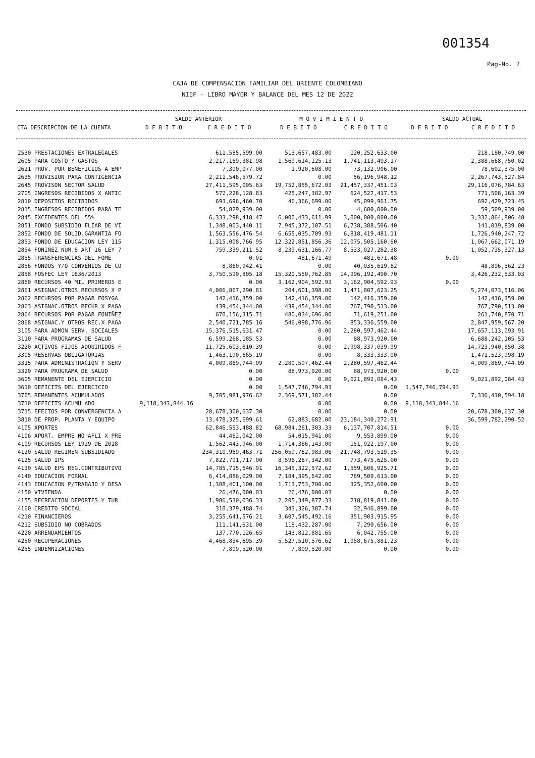001354
Pag-No. 2
CAJA DE COMPENSACION FAMILIAR DEL ORIENTE COLOMBIANO
NIIF - LIBRO MAYOR Y BALANCE DEL MES 12 DE 2022
| | SALDO ANTERIOR | | M O V I M I E N T O | | SALDO ACTUAL | |
| --- | --- | --- | --- | --- | --- | --- |
| CTA DESCRIPCION DE LA CUENTA | D E B I T O | C R E D I T O | D E B I T O | C R E D I T O | D E B I T O | C R E D I T O |
| 2530 PRESTACIONES EXTRALEGALES | | 611,585,599.00 | 513,657,483.00 | 120,252,633.00 | | 218,180,749.00 |
| 2605 PARA COSTO Y GASTOS | | 2,217,169,381.98 | 1,569,614,125.13 | 1,741,113,493.17 | | 2,388,668,750.02 |
| 2621 PROV. POR BENEFICIOS A EMP | | 7,390,077.00 | 1,920,608.00 | 73,132,906.00 | | 78,602,375.00 |
| 2635 PROVISION PARA CONTIGENCIA | | 2,211,546,579.72 | 0.00 | 56,196,948.12 | | 2,267,743,527.84 |
| 2645 PROVISON SECTOR SALUD | | 27,411,595,005.63 | 19,752,855,672.03 | 21,457,337,451.03 | | 29,116,076,784.63 |
| 2705 INGRESOS RECIBIDOS X ANTIC | | 572,228,128.83 | 425,247,382.97 | 624,527,417.53 | | 771,508,163.39 |
| 2810 DEPOSITOS RECIBIDOS | | 693,696,460.70 | 46,366,699.00 | 45,099,961.75 | | 692,429,723.45 |
| 2815 INGRESOS RECIBIDOS PARA TE | | 54,829,939.00 | 0.00 | 4,680,000.00 | | 59,509,939.00 |
| 2845 EXCEDENTES DEL 55% | | 6,333,298,418.47 | 6,000,433,611.99 | 3,000,000,000.00 | | 3,332,864,806.48 |
| 2851 FONDO SUBSIDIO FLIAR DE VI | | 1,348,003,440.11 | 7,945,372,107.51 | 6,738,388,506.40 | | 141,019,839.00 |
| 2852 FONDO DE SOLID.GARANTIA FO | | 1,563,556,476.54 | 6,655,035,709.93 | 6,818,419,481.11 | | 1,726,940,247.72 |
| 2853 FONDO DE EDUCACION LEY 115 | | 1,315,008,766.95 | 12,322,851,856.36 | 12,075,505,160.60 | | 1,067,662,071.19 |
| 2854 FONIÑEZ NUM.8 ART 16 LEY 7 | | 759,339,211.52 | 8,239,631,166.77 | 8,533,027,282.38 | | 1,052,735,327.13 |
| 2855 TRANSFERENCIAS DEL FOME | | 0.01 | 481,671.49 | 481,671.48 | 0.00 | |
| 2856 FONDOS Y/O CONVENIOS DE CO | | 8,860,942.41 | 0.00 | 40,035,619.82 | | 48,896,562.23 |
| 2858 FOSFEC LEY 1636/2013 | | 3,750,590,805.18 | 15,320,550,762.85 | 14,996,192,490.70 | | 3,426,232,533.03 |
| 2860 RECURSOS 40 MIL PRIMEROS E | | 0.00 | 3,162,904,592.93 | 3,162,904,592.93 | 0.00 | |
| 2861 ASIGNAC.OTROS RECURSOS X P | | 4,006,867,290.81 | 204,601,398.00 | 1,471,807,623.25 | | 5,274,073,516.06 |
| 2862 RECURSOS POR PAGAR FOSYGA | | 142,416,359.00 | 142,416,359.00 | 142,416,359.00 | | 142,416,359.00 |
| 2863 ASIGNAC.OTROS RECUR X PAGA | | 439,454,344.00 | 439,454,344.00 | 767,790,513.00 | | 767,790,513.00 |
| 2864 RECURSOS POR PAGAR FONIÑEZ | | 670,156,315.71 | 480,034,696.00 | 71,619,251.00 | | 261,740,870.71 |
| 2868 ASIGNAC.Y OTROS REC.X PAGA | | 2,540,721,785.16 | 546,098,776.96 | 853,336,559.00 | | 2,847,959,567.20 |
| 3105 PARA ADMON SERV. SOCIALES | | 15,376,515,631.47 | 0.00 | 2,280,597,462.44 | | 17,657,113,093.91 |
| 3110 PARA PROGRAMAS DE SALUD | | 6,599,268,185.53 | 0.00 | 88,973,920.00 | | 6,688,242,105.53 |
| 3220 ACTIVOS FIJOS ADQUIRIDOS F | | 11,725,603,810.39 | 0.00 | 2,998,337,039.99 | | 14,723,940,850.38 |
| 3305 RESERVAS OBLIGATORIAS | | 1,463,190,665.19 | 0.00 | 8,333,333.00 | | 1,471,523,998.19 |
| 3315 PARA ADMINISTRACION Y SERV | | 4,009,869,744.09 | 2,280,597,462.44 | 2,280,597,462.44 | | 4,009,869,744.09 |
| 3320 PARA PROGRAMA DE SALUD | | 0.00 | 88,973,920.00 | 88,973,920.00 | 0.00 | |
| 3605 REMANENTE DEL EJERCICIO | | 0.00 | 0.00 | 9,021,892,084.43 | | 9,021,892,084.43 |
| 3610 DEFICITS DEL EJERCICIO | | 0.00 | 1,547,746,794.93 | 0.00 | 1,547,746,794.93 | |
| 3705 REMANENTES ACUMULADOS | | 9,705,981,976.62 | 2,369,571,382.44 | 0.00 | | 7,336,410,594.18 |
| 3710 DEFICITS ACUMULADO | 9,118,343,844.16 | | 0.00 | 0.00 | 9,118,343,844.16 | |
| 3715 EFECTOS POR CONVERGENCIA A | | 20,678,300,637.30 | 0.00 | 0.00 | | 20,678,300,637.30 |
| 3810 DE PROP. PLANTA Y EQUIPO | | 13,478,325,699.61 | 62,883,682.00 | 23,184,340,272.91 | | 36,599,782,290.52 |
| 4105 APORTES | | 62,846,553,488.82 | 68,984,261,303.33 | 6,137,707,814.51 | 0.00 | |
| 4106 APORT. EMPRE NO AFLI X PRE | | 44,462,042.00 | 54,015,941.00 | 9,553,899.00 | 0.00 | |
| 4109 RECURSOS LEY 1929 DE 2018 | | 1,562,443,946.00 | 1,714,366,143.00 | 151,922,197.00 | 0.00 | |
| 4120 SALUD REGIMEN SUBSIDIADO | | 234,310,969,463.71 | 256,059,762,983.06 | 21,748,793,519.35 | 0.00 | |
| 4125 SALUD IPS | | 7,822,791,717.00 | 8,596,267,342.00 | 773,475,625.00 | 0.00 | |
| 4130 SALUD EPS REG.CONTRIBUTIVO | | 14,785,715,646.91 | 16,345,322,572.62 | 1,559,606,925.71 | 0.00 | |
| 4140 EDUCACION FORMAL | | 6,414,886,029.00 | 7,184,395,642.00 | 769,509,613.00 | 0.00 | |
| 4143 EDUCACION P/TRABAJO Y DESA | | 1,388,401,100.00 | 1,713,753,700.00 | 325,352,600.00 | 0.00 | |
| 4150 VIVIENDA | | 26,476,000.03 | 26,476,000.03 | 0.00 | 0.00 | |
| 4155 RECREACION DEPORTES Y TUR | | 1,986,530,036.33 | 2,205,349,877.33 | 218,819,841.00 | 0.00 | |
| 4160 CREDITO SOCIAL | | 310,379,488.74 | 343,326,387.74 | 32,946,899.00 | 0.00 | |
| 4210 FINANCIEROS | | 3,255,641,576.21 | 3,607,545,492.16 | 351,903,915.95 | 0.00 | |
| 4212 SUBSIDIO NO COBRADOS | | 111,141,631.00 | 118,432,287.00 | 7,290,656.00 | 0.00 | |
| 4220 ARRENDAMIENTOS | | 137,770,126.65 | 143,812,881.65 | 6,042,755.00 | 0.00 | |
| 4250 RECUPERACIONES | | 4,468,834,695.39 | 5,527,510,576.62 | 1,058,675,881.23 | 0.00 | |
| 4255 INDEMNIZACIONES | | 7,809,520.00 | 7,809,520.00 | 0.00 | 0.00 | |